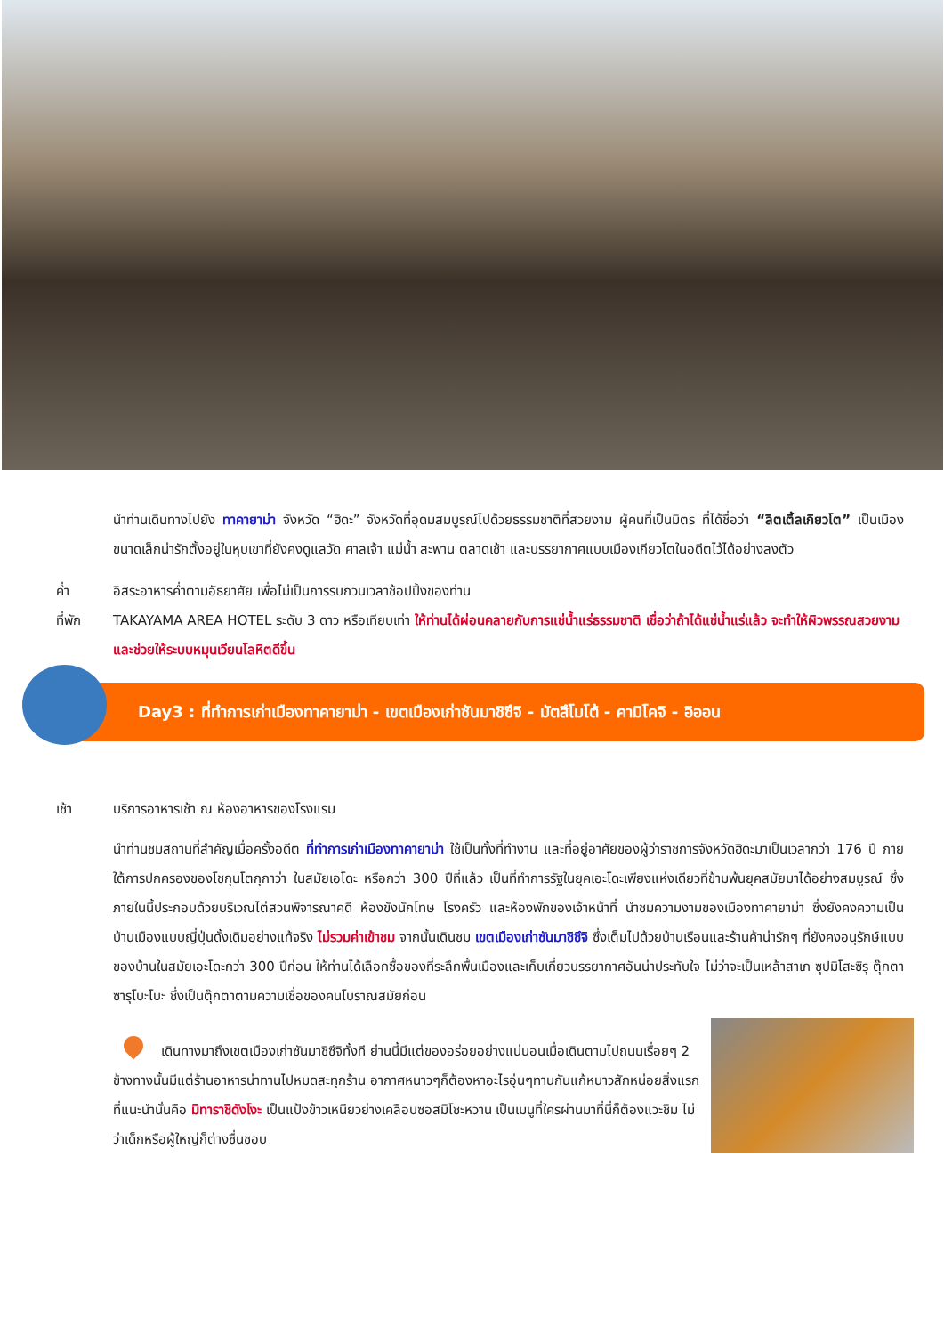นำท่านเดินทางไปยัง ทาคายาม่า จังหวัด “ฮิดะ” จังหวัดที่อุดมสมบูรณ์ไปด้วยธรรมชาติที่สวยงาม ผู้คนที่เป็นมิตร ที่ได้ชื่อว่า “ลิตเติ้ลเกียวโต” เป็นเมืองขนาดเล็กน่ารักตั้งอยู่ในหุบเขาที่ยังคงดูแลวัด ศาลเจ้า แม่น้ำ สะพาน ตลาดเช้า และบรรยากาศแบบเมืองเกียวโตในอดีตไว้ได้อย่างลงตัว
ค่ำ อิสระอาหารค่ำตามอัธยาศัย เพื่อไม่เป็นการรบกวนเวลาช้อปปิ้งของท่าน
ที่พัก TAKAYAMA AREA HOTEL ระดับ 3 ดาว หรือเทียบเท่า ให้ท่านได้ผ่อนคลายกับการแช่น้ำแร่ธรรมชาติ เชื่อว่าถ้าได้แช่น้ำแร่แล้ว จะทำให้ผิวพรรณสวยงามและช่วยให้ระบบหมุนเวียนโลหิตดีขึ้น
Day3 : ที่ทำการเก่าเมืองทาคายาม่า - เขตเมืองเก่าซันมาชิซึจิ - มัตสึโมโต้ - คามิโคจิ - อิออน
เช้า บริการอาหารเช้า ณ ห้องอาหารของโรงแรม
นำท่านชมสถานที่สำคัญเมื่อครั้งอดีต ที่ทำการเก่าเมืองทาคายาม่า ใช้เป็นทั้งที่ทำงาน และที่อยู่อาศัยของผู้ว่าราชการจังหวัดฮิดะมาเป็นเวลากว่า 176 ปี ภายใต้การปกครองของโชกุนโตกุกาว่า ในสมัยเอโดะ หรือกว่า 300 ปีที่แล้ว เป็นที่ทำการรัฐในยุคเอะโดะเพียงแห่งเดียวที่ข้ามพ้นยุคสมัยมาได้อย่างสมบูรณ์ ซึ่งภายในนี้ประกอบด้วยบริเวณไต่สวนพิจารณาคดี ห้องขังนักโทษ โรงครัว และห้องพักของเจ้าหน้าที่ นำชมความงามของเมืองทาคายาม่า ซึ่งยังคงความเป็นบ้านเมืองแบบญี่ปุ่นดั้งเดิมอย่างแท้จริง ไม่รวมค่าเข้าชม จากนั้นเดินชม เขตเมืองเก่าซันมาชิซึจิ ซึ่งเต็มไปด้วยบ้านเรือนและร้านค้าน่ารักๆ ที่ยังคงอนุรักษ์แบบของบ้านในสมัยเอะโดะกว่า 300 ปีก่อน ให้ท่านได้เลือกซื้อของที่ระลึกพื้นเมืองและเก็บเกี่ยวบรรยากาศอันน่าประทับใจ ไม่ว่าจะเป็นเหล้าสาเก ซุปมิโสะซิรุ ตุ๊กตาซารุโบะโบะ ซึ่งเป็นตุ๊กตาตามความเชื่อของคนโบราณสมัยก่อน
เดินทางมาถึงเขตเมืองเก่าซันมาชิซึจิทั้งที ย่านนี้มีแต่ของอร่อยอย่างแน่นอนเมื่อเดินตามไปถนนเรื่อยๆ 2 ข้างทางนั้นมีแต่ร้านอาหารน่าทานไปหมดสะทุกร้าน อากาศหนาวๆก็ต้องหาอะไรอุ่นๆทานกันแก้หนาวสักหน่อยสิ่งแรกที่แนะนำนั่นคือ มิทาราชิดังโงะ เป็นแป้งข้าวเหนียวย่างเคลือบซอสมิโซะหวาน เป็นเมนูที่ใครผ่านมาที่นี่ก็ต้องแวะชิม ไม่ว่าเด็กหรือผู้ใหญ่ก็ต่างชื่นชอบ